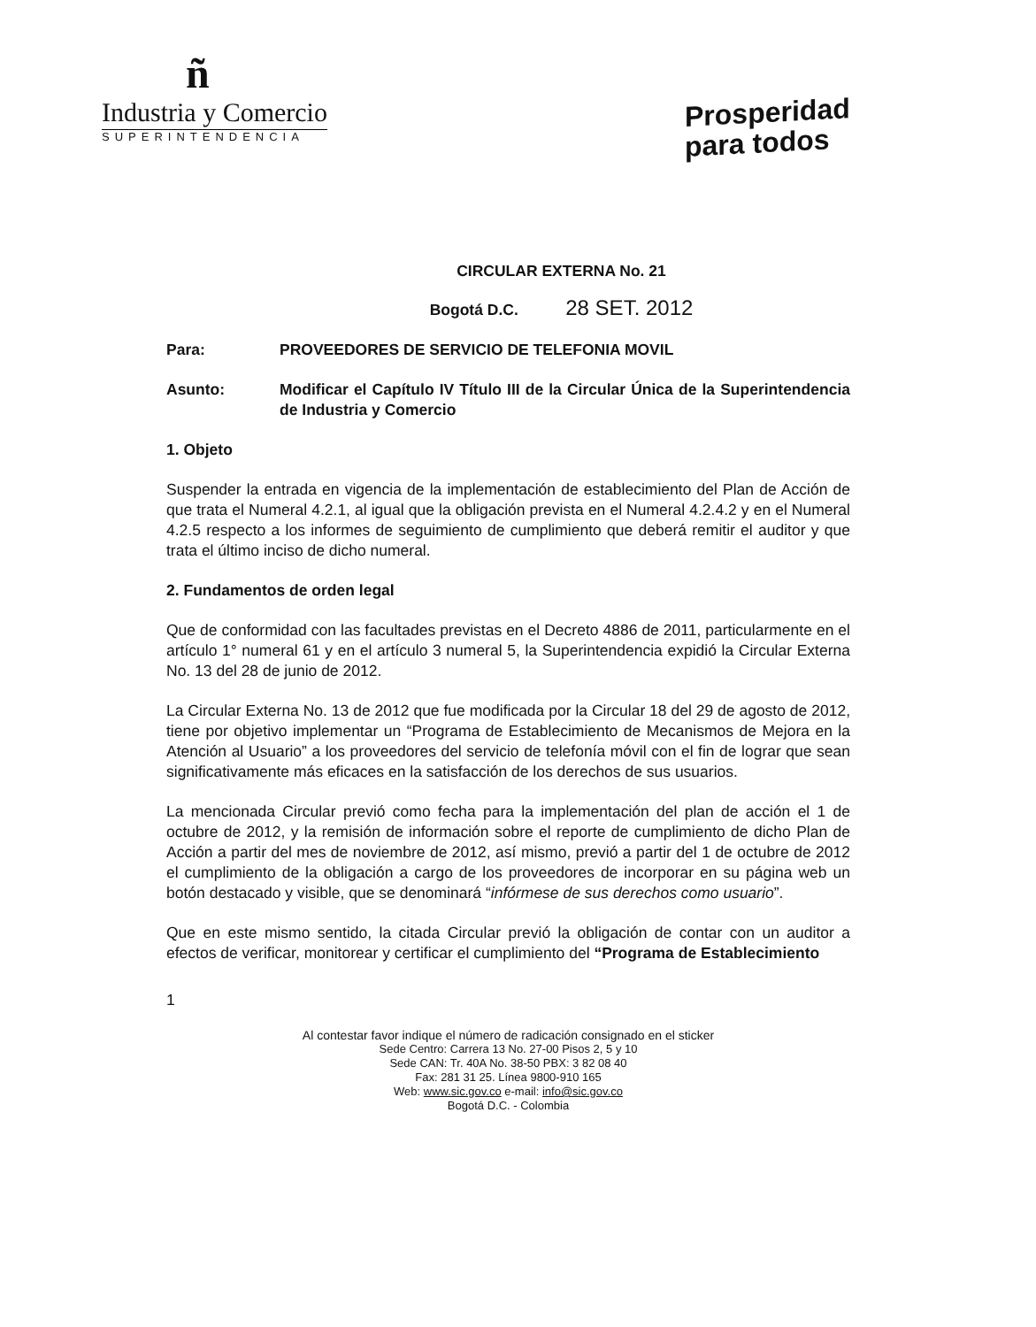ñ
Industria y Comercio
SUPERINTENDENCIA
Prosperidad
para todos
CIRCULAR EXTERNA No. 21
Bogotá D.C. 28 SET. 2012
Para: PROVEEDORES DE SERVICIO DE TELEFONIA MOVIL
Asunto: Modificar el Capítulo IV Título III de la Circular Única de la Superintendencia de Industria y Comercio
1. Objeto
Suspender la entrada en vigencia de la implementación de establecimiento del Plan de Acción de que trata el Numeral 4.2.1, al igual que la obligación prevista en el Numeral 4.2.4.2 y en el Numeral 4.2.5 respecto a los informes de seguimiento de cumplimiento que deberá remitir el auditor y que trata el último inciso de dicho numeral.
2. Fundamentos de orden legal
Que de conformidad con las facultades previstas en el Decreto 4886 de 2011, particularmente en el artículo 1° numeral 61 y en el artículo 3 numeral 5, la Superintendencia expidió la Circular Externa No. 13 del 28 de junio de 2012.
La Circular Externa No. 13 de 2012 que fue modificada por la Circular 18 del 29 de agosto de 2012, tiene por objetivo implementar un “Programa de Establecimiento de Mecanismos de Mejora en la Atención al Usuario” a los proveedores del servicio de telefonía móvil con el fin de lograr que sean significativamente más eficaces en la satisfacción de los derechos de sus usuarios.
La mencionada Circular previó como fecha para la implementación del plan de acción el 1 de octubre de 2012, y la remisión de información sobre el reporte de cumplimiento de dicho Plan de Acción a partir del mes de noviembre de 2012, así mismo, previó a partir del 1 de octubre de 2012 el cumplimiento de la obligación a cargo de los proveedores de incorporar en su página web un botón destacado y visible, que se denominará “infórmese de sus derechos como usuario”.
Que en este mismo sentido, la citada Circular previó la obligación de contar con un auditor a efectos de verificar, monitorear y certificar el cumplimiento del “Programa de Establecimiento
1
Al contestar favor indique el número de radicación consignado en el sticker
Sede Centro: Carrera 13 No. 27-00 Pisos 2, 5 y 10
Sede CAN: Tr. 40A No. 38-50 PBX: 3 82 08 40
Fax: 281 31 25. Línea 9800-910 165
Web: www.sic.gov.co e-mail: info@sic.gov.co
Bogotá D.C. - Colombia